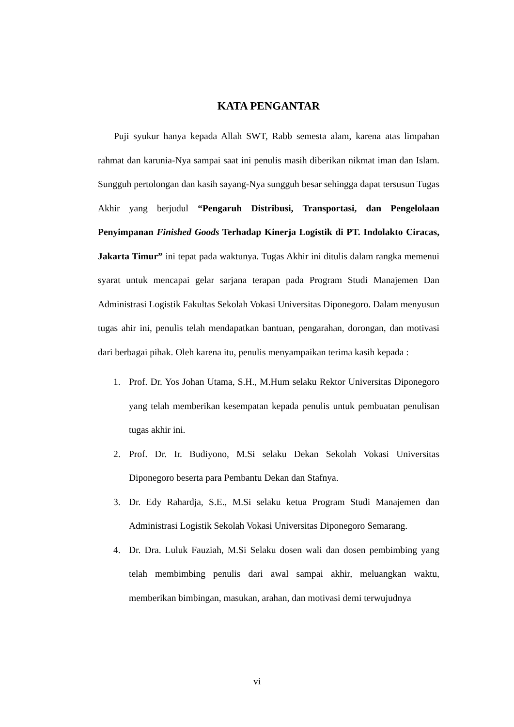KATA PENGANTAR
Puji syukur hanya kepada Allah SWT, Rabb semesta alam, karena atas limpahan rahmat dan karunia-Nya sampai saat ini penulis masih diberikan nikmat iman dan Islam. Sungguh pertolongan dan kasih sayang-Nya sungguh besar sehingga dapat tersusun Tugas Akhir yang berjudul “Pengaruh Distribusi, Transportasi, dan Pengelolaan Penyimpanan Finished Goods Terhadap Kinerja Logistik di PT. Indolakto Ciracas, Jakarta Timur” ini tepat pada waktunya. Tugas Akhir ini ditulis dalam rangka memenui syarat untuk mencapai gelar sarjana terapan pada Program Studi Manajemen Dan Administrasi Logistik Fakultas Sekolah Vokasi Universitas Diponegoro. Dalam menyusun tugas ahir ini, penulis telah mendapatkan bantuan, pengarahan, dorongan, dan motivasi dari berbagai pihak. Oleh karena itu, penulis menyampaikan terima kasih kepada :
1. Prof. Dr. Yos Johan Utama, S.H., M.Hum selaku Rektor Universitas Diponegoro yang telah memberikan kesempatan kepada penulis untuk pembuatan penulisan tugas akhir ini.
2. Prof. Dr. Ir. Budiyono, M.Si selaku Dekan Sekolah Vokasi Universitas Diponegoro beserta para Pembantu Dekan dan Stafnya.
3. Dr. Edy Rahardja, S.E., M.Si selaku ketua Program Studi Manajemen dan Administrasi Logistik Sekolah Vokasi Universitas Diponegoro Semarang.
4. Dr. Dra. Luluk Fauziah, M.Si Selaku dosen wali dan dosen pembimbing yang telah membimbing penulis dari awal sampai akhir, meluangkan waktu, memberikan bimbingan, masukan, arahan, dan motivasi demi terwujudnya
vi